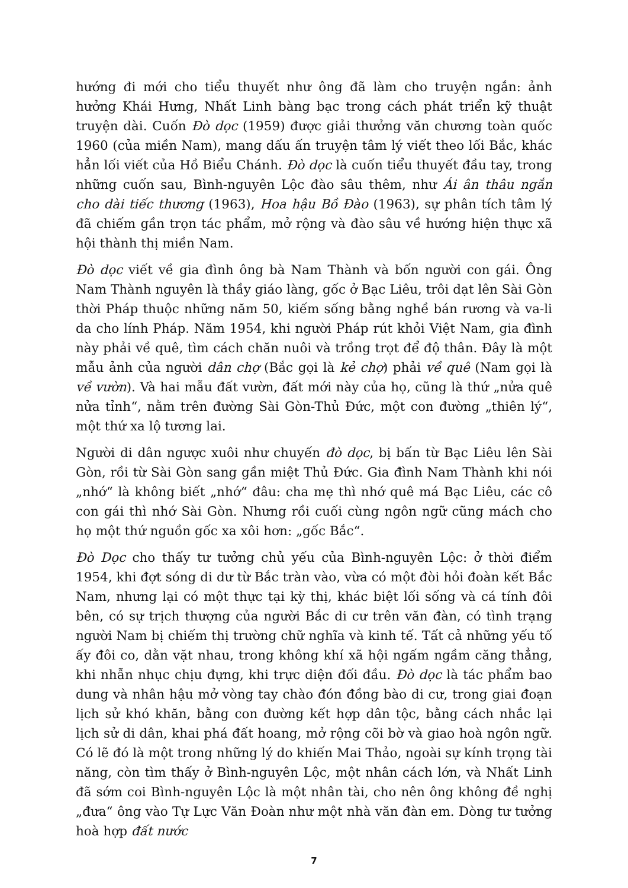hướng đi mới cho tiểu thuyết như ông đã làm cho truyện ngắn: ảnh hưởng Khái Hưng, Nhất Linh bàng bạc trong cách phát triển kỹ thuật truyện dài. Cuốn Đò dọc (1959) được giải thưởng văn chương toàn quốc 1960 (của miền Nam), mang dấu ấn truyện tâm lý viết theo lối Bắc, khác hẳn lối viết của Hồ Biểu Chánh. Đò dọc là cuốn tiểu thuyết đầu tay, trong những cuốn sau, Bình-nguyên Lộc đào sâu thêm, như Ái ân thâu ngắn cho dài tiếc thương (1963), Hoa hậu Bồ Đào (1963), sự phân tích tâm lý đã chiếm gần trọn tác phẩm, mở rộng và đào sâu về hướng hiện thực xã hội thành thị miền Nam.
Đò dọc viết về gia đình ông bà Nam Thành và bốn người con gái. Ông Nam Thành nguyên là thầy giáo làng, gốc ở Bạc Liêu, trôi dạt lên Sài Gòn thời Pháp thuộc những năm 50, kiếm sống bằng nghề bán rương và va-li da cho lính Pháp. Năm 1954, khi người Pháp rút khỏi Việt Nam, gia đình này phải về quê, tìm cách chăn nuôi và trồng trọt để độ thân. Đây là một mẫu ảnh của người dân chợ (Bắc gọi là kẻ chợ) phải về quê (Nam gọi là về vườn). Và hai mẫu đất vườn, đất mới này của họ, cũng là thứ „nửa quê nửa tỉnh“, nằm trên đường Sài Gòn-Thủ Đức, một con đường „thiên lý“, một thứ xa lộ tương lai.
Người di dân ngược xuôi như chuyến đò dọc, bị bấn từ Bạc Liêu lên Sài Gòn, rồi từ Sài Gòn sang gần miệt Thủ Đức. Gia đình Nam Thành khi nói „nhớ“ là không biết „nhớ“ đâu: cha mẹ thì nhớ quê má Bạc Liêu, các cô con gái thì nhớ Sài Gòn. Nhưng rồi cuối cùng ngôn ngữ cũng mách cho họ một thứ nguồn gốc xa xôi hơn: „gốc Bắc“.
Đò Dọc cho thấy tư tưởng chủ yếu của Bình-nguyên Lộc: ở thời điểm 1954, khi đợt sóng di dư từ Bắc tràn vào, vừa có một đòi hỏi đoàn kết Bắc Nam, nhưng lại có một thực tại kỳ thị, khác biệt lối sống và cá tính đôi bên, có sự trịch thượng của người Bắc di cư trên văn đàn, có tình trạng người Nam bị chiếm thị trường chữ nghĩa và kinh tế. Tất cả những yếu tố ấy đôi co, dằn vặt nhau, trong không khí xã hội ngấm ngầm căng thẳng, khi nhẫn nhục chịu đựng, khi trực diện đối đầu. Đò dọc là tác phẩm bao dung và nhân hậu mở vòng tay chào đón đồng bào di cư, trong giai đoạn lịch sử khó khăn, bằng con đường kết hợp dân tộc, bằng cách nhắc lại lịch sử di dân, khai phá đất hoang, mở rộng cõi bờ và giao hoà ngôn ngữ. Có lẽ đó là một trong những lý do khiến Mai Thảo, ngoài sự kính trọng tài năng, còn tìm thấy ở Bình-nguyên Lộc, một nhân cách lớn, và Nhất Linh đã sớm coi Bình-nguyên Lộc là một nhân tài, cho nên ông không đề nghị „đưa“ ông vào Tự Lực Văn Đoàn như một nhà văn đàn em. Dòng tư tưởng hoà hợp đất nước
7